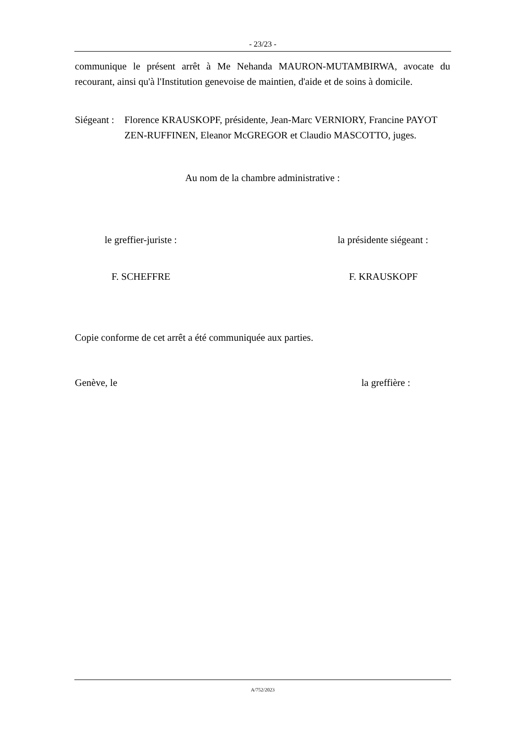- 23/23 -
communique le présent arrêt à Me Nehanda MAURON-MUTAMBIRWA, avocate du recourant, ainsi qu'à l'Institution genevoise de maintien, d'aide et de soins à domicile.
Siégeant : Florence KRAUSKOPF, présidente, Jean-Marc VERNIORY, Francine PAYOT ZEN-RUFFINEN, Eleanor McGREGOR et Claudio MASCOTTO, juges.
Au nom de la chambre administrative :
le greffier-juriste : la présidente siégeant :
F. SCHEFFRE F. KRAUSKOPF
Copie conforme de cet arrêt a été communiquée aux parties.
Genève, le la greffière :
A/752/2023